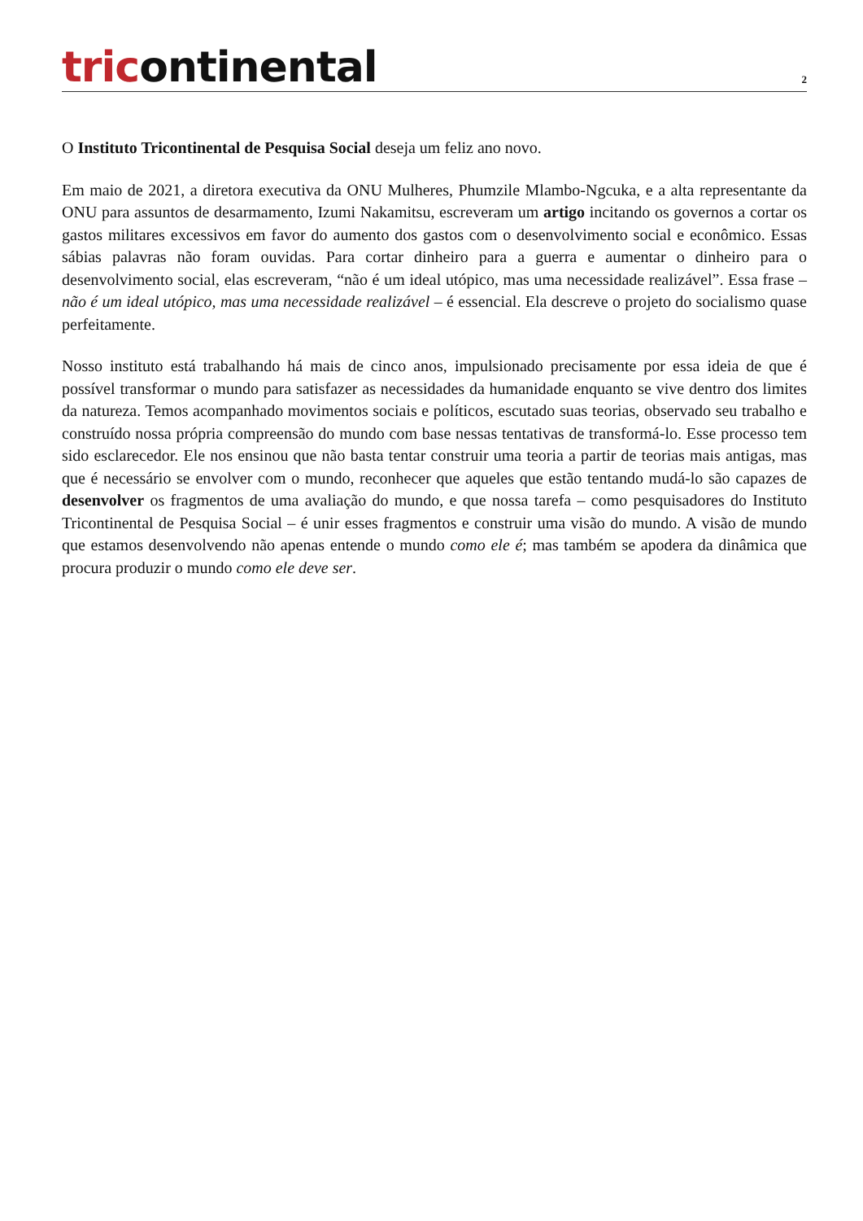tricontinental
2
O Instituto Tricontinental de Pesquisa Social deseja um feliz ano novo.
Em maio de 2021, a diretora executiva da ONU Mulheres, Phumzile Mlambo-Ngcuka, e a alta representante da ONU para assuntos de desarmamento, Izumi Nakamitsu, escreveram um artigo incitando os governos a cortar os gastos militares excessivos em favor do aumento dos gastos com o desenvolvimento social e econômico. Essas sábias palavras não foram ouvidas. Para cortar dinheiro para a guerra e aumentar o dinheiro para o desenvolvimento social, elas escreveram, “não é um ideal utópico, mas uma necessidade realizável”. Essa frase – não é um ideal utópico, mas uma necessidade realizável – é essencial. Ela descreve o projeto do socialismo quase perfeitamente.
Nosso instituto está trabalhando há mais de cinco anos, impulsionado precisamente por essa ideia de que é possível transformar o mundo para satisfazer as necessidades da humanidade enquanto se vive dentro dos limites da natureza. Temos acompanhado movimentos sociais e políticos, escutado suas teorias, observado seu trabalho e construído nossa própria compreensão do mundo com base nessas tentativas de transformá-lo. Esse processo tem sido esclarecedor. Ele nos ensinou que não basta tentar construir uma teoria a partir de teorias mais antigas, mas que é necessário se envolver com o mundo, reconhecer que aqueles que estão tentando mudá-lo são capazes de desenvolver os fragmentos de uma avaliação do mundo, e que nossa tarefa – como pesquisadores do Instituto Tricontinental de Pesquisa Social – é unir esses fragmentos e construir uma visão do mundo. A visão de mundo que estamos desenvolvendo não apenas entende o mundo como ele é; mas também se apodera da dinâmica que procura produzir o mundo como ele deve ser.